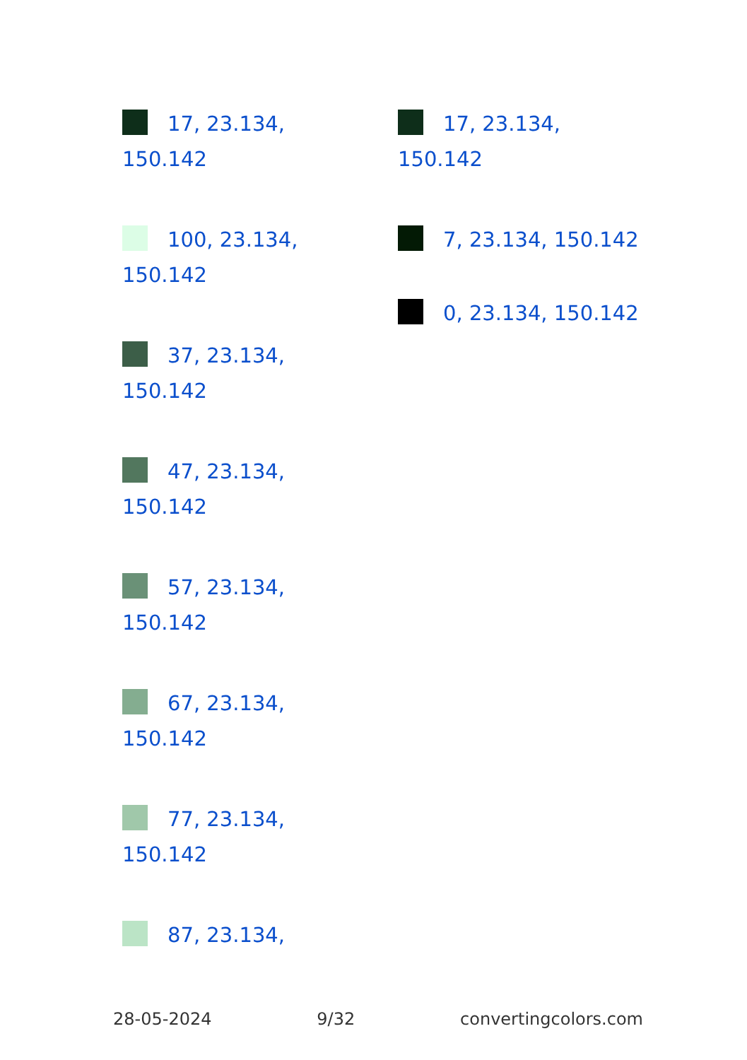17, 23.134, 150.142
100, 23.134, 150.142
37, 23.134, 150.142
47, 23.134, 150.142
57, 23.134, 150.142
67, 23.134, 150.142
77, 23.134, 150.142
87, 23.134,
17, 23.134, 150.142
7, 23.134, 150.142
0, 23.134, 150.142
28-05-2024 9/32 convertingcolors.com